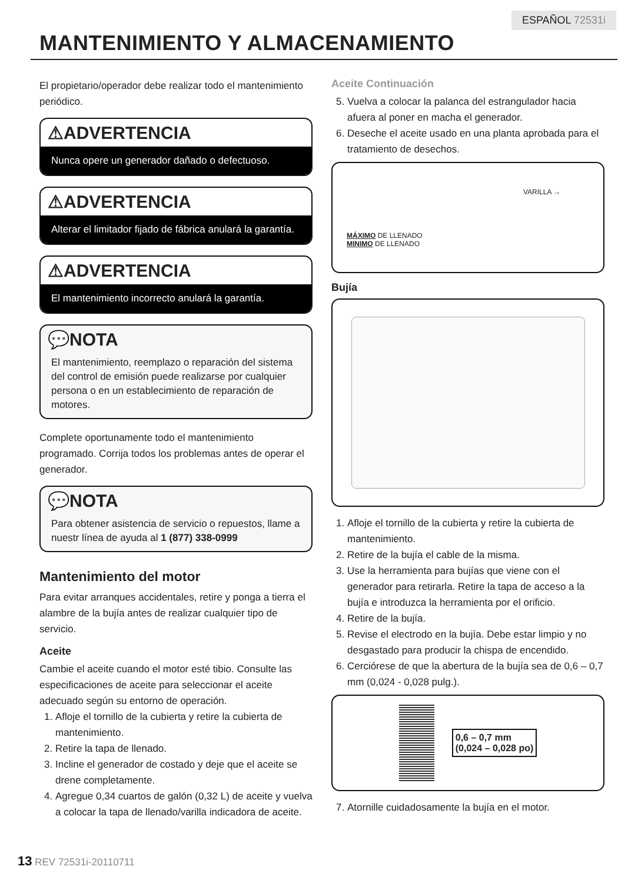ESPAÑOL 72531i
MANTENIMIENTO Y ALMACENAMIENTO
El propietario/operador debe realizar todo el mantenimiento periódico.
⚠ADVERTENCIA
Nunca opere un generador dañado o defectuoso.
⚠ADVERTENCIA
Alterar el limitador fijado de fábrica anulará la garantía.
⚠ADVERTENCIA
El mantenimiento incorrecto anulará la garantía.
💬NOTA
El mantenimiento, reemplazo o reparación del sistema del control de emisión puede realizarse por cualquier persona o en un establecimiento de reparación de motores.
Complete oportunamente todo el mantenimiento programado. Corrija todos los problemas antes de operar el generador.
💬NOTA
Para obtener asistencia de servicio o repuestos, llame a nuestr línea de ayuda al 1 (877) 338-0999
Mantenimiento del motor
Para evitar arranques accidentales, retire y ponga a tierra el alambre de la bujía antes de realizar cualquier tipo de servicio.
Aceite
Cambie el aceite cuando el motor esté tibio. Consulte las especificaciones de aceite para seleccionar el aceite adecuado según su entorno de operación.
1. Afloje el tornillo de la cubierta y retire la cubierta de mantenimiento.
2. Retire la tapa de llenado.
3. Incline el generador de costado y deje que el aceite se drene completamente.
4. Agregue 0,34 cuartos de galón (0,32 L) de aceite y vuelva a colocar la tapa de llenado/varilla indicadora de aceite.
Aceite Continuación
5. Vuelva a colocar la palanca del estrangulador hacia afuera al poner en macha el generador.
6. Deseche el aceite usado en una planta aprobada para el tratamiento de desechos.
VARILLA →
MÁXIMO DE LLENADO
MINIMO DE LLENADO
Bujía
1. Afloje el tornillo de la cubierta y retire la cubierta de mantenimiento.
2. Retire de la bujía el cable de la misma.
3. Use la herramienta para bujías que viene con el generador para retirarla. Retire la tapa de acceso a la bujía e introduzca la herramienta por el orificio.
4. Retire de la bujía.
5. Revise el electrodo en la bujía. Debe estar limpio y no desgastado para producir la chispa de encendido.
6. Cerciórese de que la abertura de la bujía sea de 0,6 – 0,7 mm (0,024 - 0,028 pulg.).
0,6 – 0,7 mm
(0,024 – 0,028 po)
7. Atornille cuidadosamente la bujía en el motor.
13 REV 72531i-20110711